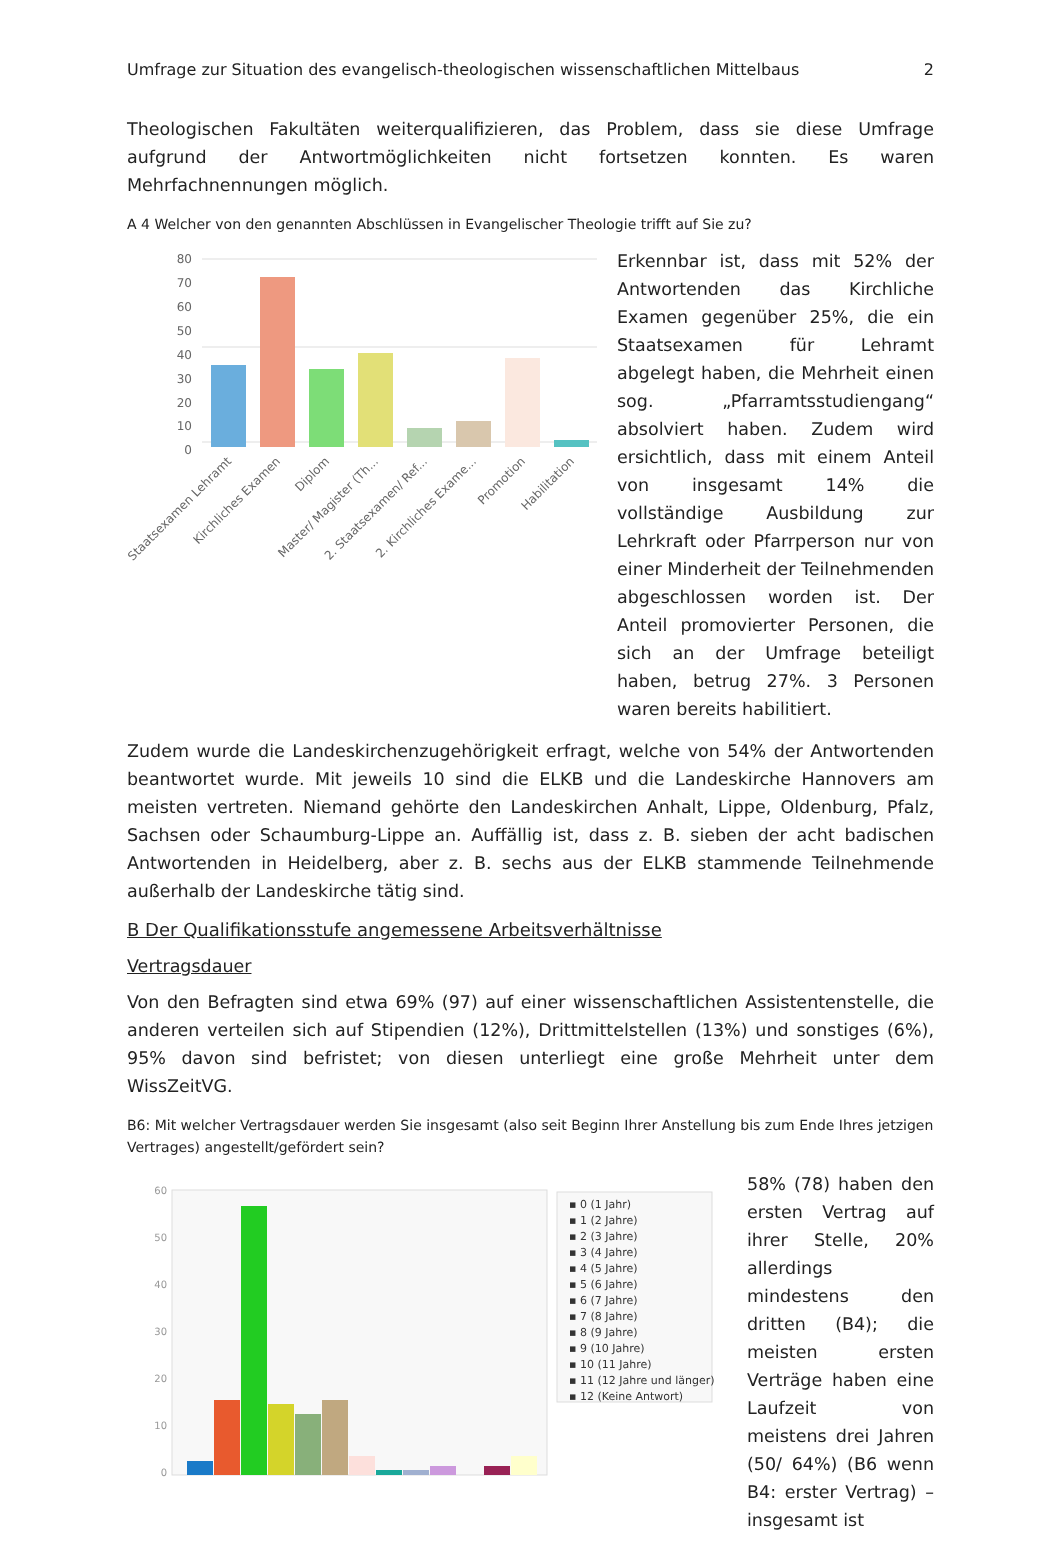Umfrage zur Situation des evangelisch-theologischen wissenschaftlichen Mittelbaus 2
Theologischen Fakultäten weiterqualifizieren, das Problem, dass sie diese Umfrage aufgrund der Antwortmöglichkeiten nicht fortsetzen konnten. Es waren Mehrfachnennungen möglich.
A 4 Welcher von den genannten Abschlüssen in Evangelischer Theologie trifft auf Sie zu?
80
70
60
50
40
30
20
10
0
Staatsexamen Lehramt
Kirchliches Examen
Diplom
Master/ Magister (Th...
2. Staatsexamen/ Ref...
2. Kirchliches Exame...
Promotion
Habilitation
Erkennbar ist, dass mit 52% der Antwortenden das Kirchliche Examen gegenüber 25%, die ein Staatsexamen für Lehramt abgelegt haben, die Mehrheit einen sog. „Pfarramtsstudiengang“ absolviert haben. Zudem wird ersichtlich, dass mit einem Anteil von insgesamt 14% die vollständige Ausbildung zur Lehrkraft oder Pfarrperson nur von einer Minderheit der Teilnehmenden abgeschlossen worden ist. Der Anteil promovierter Personen, die sich an der Umfrage beteiligt haben, betrug 27%. 3 Personen waren bereits habilitiert.
Zudem wurde die Landeskirchenzugehörigkeit erfragt, welche von 54% der Antwortenden beantwortet wurde. Mit jeweils 10 sind die ELKB und die Landeskirche Hannovers am meisten vertreten. Niemand gehörte den Landeskirchen Anhalt, Lippe, Oldenburg, Pfalz, Sachsen oder Schaumburg-Lippe an. Auffällig ist, dass z. B. sieben der acht badischen Antwortenden in Heidelberg, aber z. B. sechs aus der ELKB stammende Teilnehmende außerhalb der Landeskirche tätig sind.
B Der Qualifikationsstufe angemessene Arbeitsverhältnisse
Vertragsdauer
Von den Befragten sind etwa 69% (97) auf einer wissenschaftlichen Assistentenstelle, die anderen verteilen sich auf Stipendien (12%), Drittmittelstellen (13%) und sonstiges (6%), 95% davon sind befristet; von diesen unterliegt eine große Mehrheit unter dem WissZeitVG.
B6: Mit welcher Vertragsdauer werden Sie insgesamt (also seit Beginn Ihrer Anstellung bis zum Ende Ihres jetzigen Vertrages) angestellt/gefördert sein?
60
50
40
30
20
10
0
▪ 0 (1 Jahr)
▪ 1 (2 Jahre)
▪ 2 (3 Jahre)
▪ 3 (4 Jahre)
▪ 4 (5 Jahre)
▪ 5 (6 Jahre)
▪ 6 (7 Jahre)
▪ 7 (8 Jahre)
▪ 8 (9 Jahre)
▪ 9 (10 Jahre)
▪ 10 (11 Jahre)
▪ 11 (12 Jahre und länger)
▪ 12 (Keine Antwort)
58% (78) haben den ersten Vertrag auf ihrer Stelle, 20% allerdings mindestens den dritten (B4); die meisten ersten Verträge haben eine Laufzeit von meistens drei Jahren (50/ 64%) (B6 wenn B4: erster Vertrag) – insgesamt ist